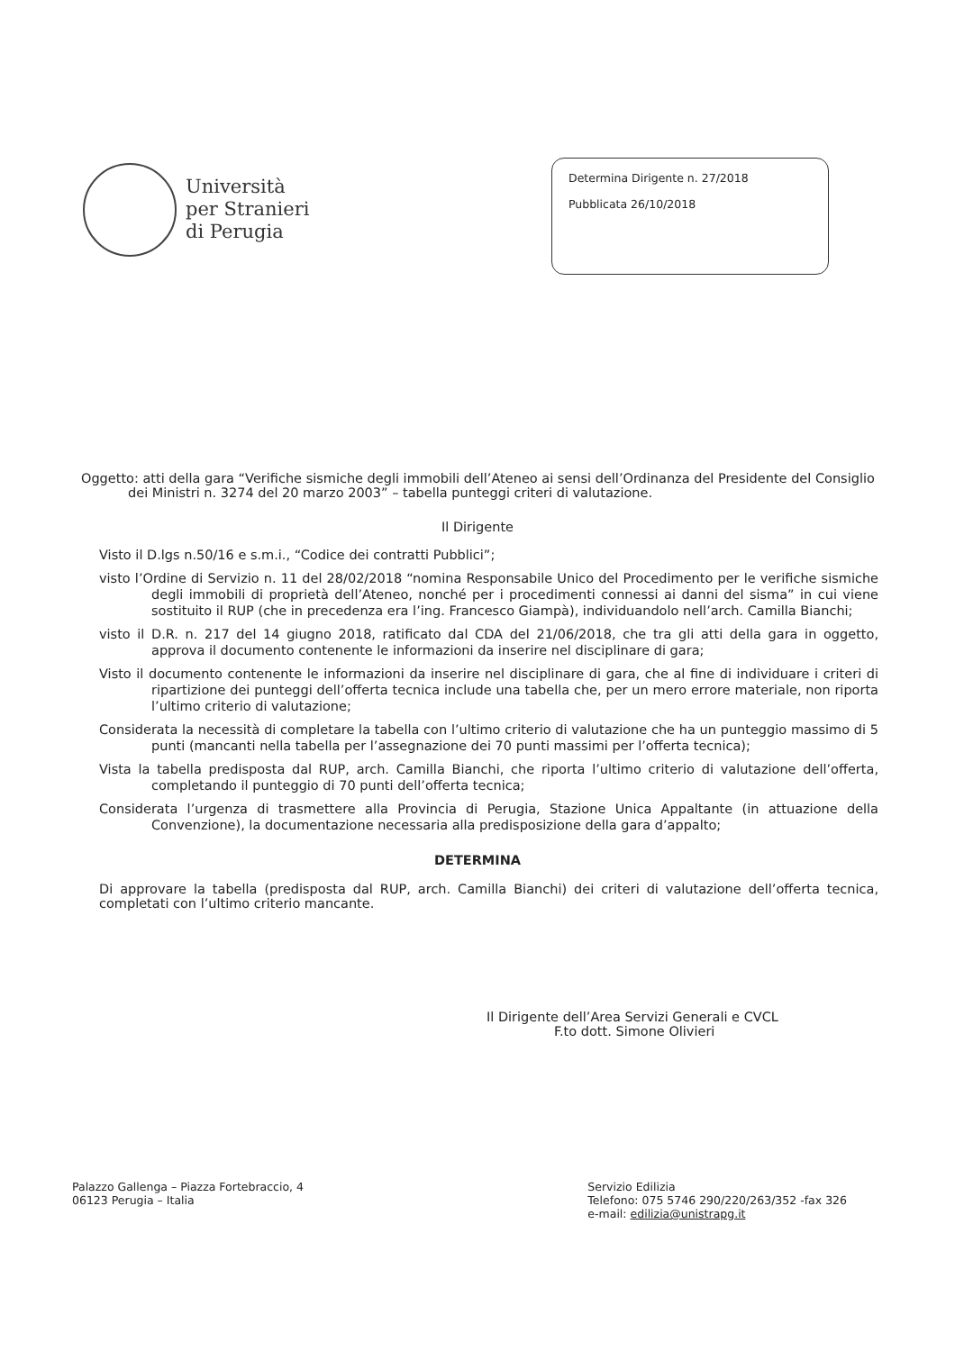Università
per Stranieri
di Perugia
Determina Dirigente n. 27/2018
Pubblicata 26/10/2018
Oggetto: atti della gara “Verifiche sismiche degli immobili dell’Ateneo ai sensi dell’Ordinanza del Presidente del Consiglio dei Ministri n. 3274 del 20 marzo 2003” – tabella punteggi criteri di valutazione.
Il Dirigente
Visto il D.lgs n.50/16 e s.m.i., “Codice dei contratti Pubblici”;
visto l’Ordine di Servizio n. 11 del 28/02/2018 “nomina Responsabile Unico del Procedimento per le verifiche sismiche degli immobili di proprietà dell’Ateneo, nonché per i procedimenti connessi ai danni del sisma” in cui viene sostituito il RUP (che in precedenza era l’ing. Francesco Giampà), individuandolo nell’arch. Camilla Bianchi;
visto il D.R. n. 217 del 14 giugno 2018, ratificato dal CDA del 21/06/2018, che tra gli atti della gara in oggetto, approva il documento contenente le informazioni da inserire nel disciplinare di gara;
Visto il documento contenente le informazioni da inserire nel disciplinare di gara, che al fine di individuare i criteri di ripartizione dei punteggi dell’offerta tecnica include una tabella che, per un mero errore materiale, non riporta l’ultimo criterio di valutazione;
Considerata la necessità di completare la tabella con l’ultimo criterio di valutazione che ha un punteggio massimo di 5 punti (mancanti nella tabella per l’assegnazione dei 70 punti massimi per l’offerta tecnica);
Vista la tabella predisposta dal RUP, arch. Camilla Bianchi, che riporta l’ultimo criterio di valutazione dell’offerta, completando il punteggio di 70 punti dell’offerta tecnica;
Considerata l’urgenza di trasmettere alla Provincia di Perugia, Stazione Unica Appaltante (in attuazione della Convenzione), la documentazione necessaria alla predisposizione della gara d’appalto;
DETERMINA
Di approvare la tabella (predisposta dal RUP, arch. Camilla Bianchi) dei criteri di valutazione dell’offerta tecnica, completati con l’ultimo criterio mancante.
Il Dirigente dell’Area Servizi Generali e CVCL
F.to dott. Simone Olivieri
Palazzo Gallenga – Piazza Fortebraccio, 4
06123 Perugia – Italia
Servizio Edilizia
Telefono: 075 5746 290/220/263/352 -fax 326
e-mail: edilizia@unistrapg.it